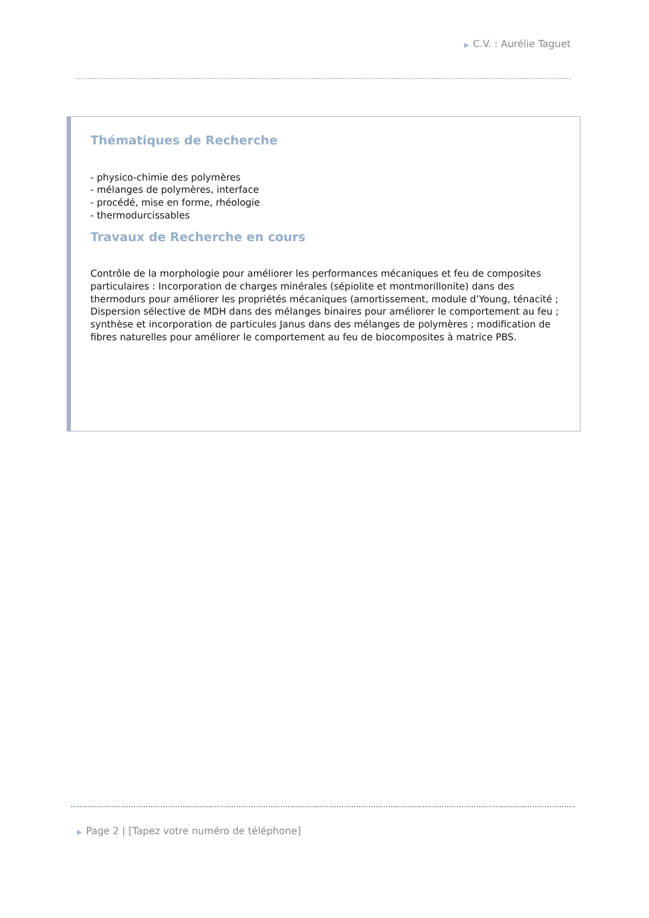▶ C.V. : Aurélie Taguet
Thématiques de Recherche
- physico-chimie des polymères
- mélanges de polymères, interface
- procédé, mise en forme, rhéologie
- thermodurcissables
Travaux de Recherche en cours
Contrôle de la morphologie pour améliorer les performances mécaniques et feu de composites particulaires : Incorporation de charges minérales (sépiolite et montmorillonite) dans des thermodurs pour améliorer les propriétés mécaniques (amortissement, module d’Young, ténacité ; Dispersion sélective de MDH dans des mélanges binaires pour améliorer le comportement au feu ; synthèse et incorporation de particules Janus dans des mélanges de polymères ; modification de fibres naturelles pour améliorer le comportement au feu de biocomposites à matrice PBS.
▶ Page 2 | [Tapez votre numéro de téléphone]